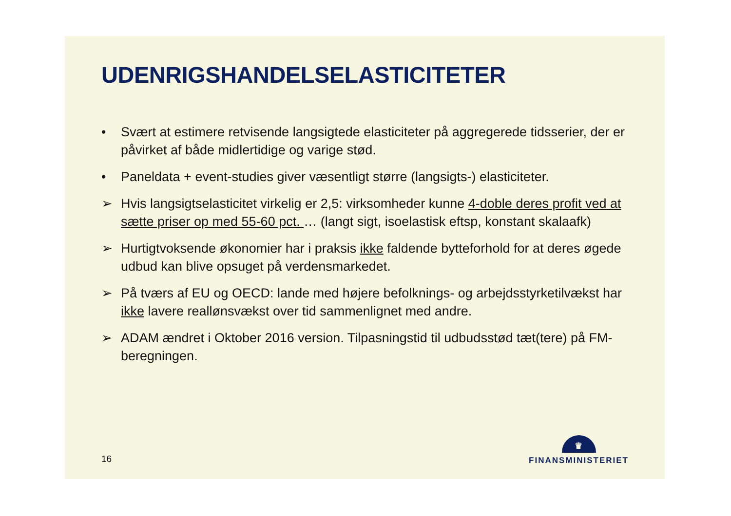UDENRIGSHANDELSELASTICITETER
• Svært at estimere retvisende langsigtede elasticiteter på aggregerede tidsserier, der er påvirket af både midlertidige og varige stød.
• Paneldata + event-studies giver væsentligt større (langsigts-) elasticiteter.
➢ Hvis langsigtselasticitet virkelig er 2,5: virksomheder kunne 4-doble deres profit ved at sætte priser op med 55-60 pct. … (langt sigt, isoelastisk eftsp, konstant skalaafk)
➢ Hurtigtvoksende økonomier har i praksis ikke faldende bytteforhold for at deres øgede udbud kan blive opsuget på verdensmarkedet.
➢ På tværs af EU og OECD: lande med højere befolknings- og arbejdsstyrketilvækst har ikke lavere reallønsvækst over tid sammenlignet med andre.
➢ ADAM ændret i Oktober 2016 version. Tilpasningstid til udbudsstød tæt(tere) på FM-beregningen.
16
♛
FINANSMINISTERIET